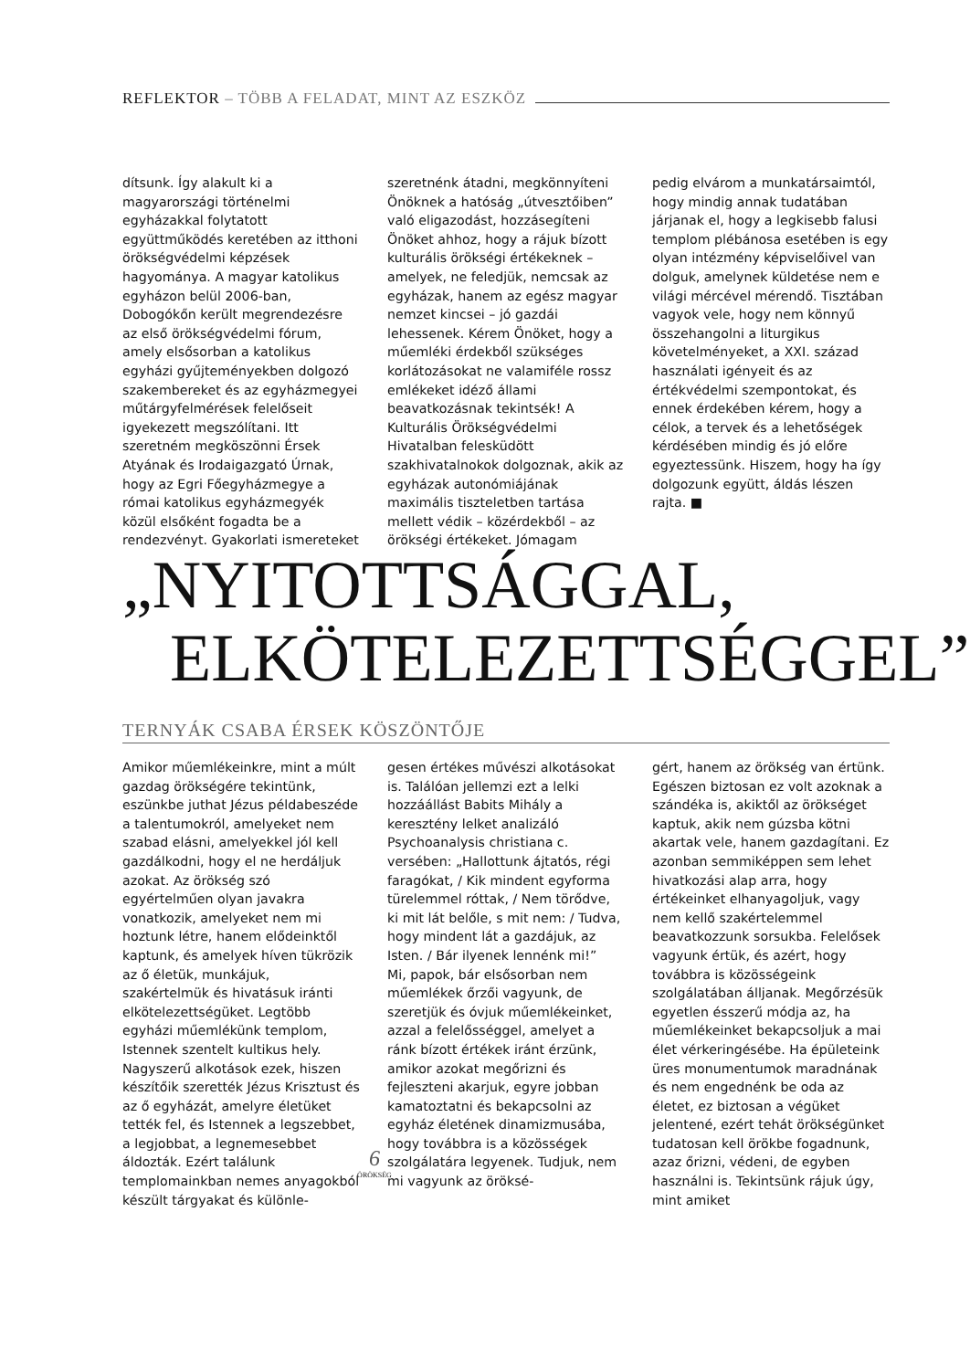REFLEKTOR – TÖBB A FELADAT, MINT AZ ESZKÖZ
dítsunk. Így alakult ki a magyarországi történelmi egyházakkal folytatott együttműködés keretében az itthoni örökségvédelmi képzések hagyománya. A magyar katolikus egyházon belül 2006-ban, Dobogókőn került megrendezésre az első örökségvédelmi fórum, amely elsősorban a katolikus egyházi gyűjteményekben dolgozó szakembereket és az egyházmegyei műtárgyfelmérések felelőseit igyekezett megszólítani. Itt szeretném megköszönni Érsek Atyának és Irodaigazgató Úrnak, hogy az Egri Főegyházmegye a római katolikus egyházmegyék közül elsőként fogadta be a rendezvényt. Gyakorlati ismereteket
szeretnénk átadni, megkönnyíteni Önöknek a hatóság „útvesztőiben” való eligazodást, hozzásegíteni Önöket ahhoz, hogy a rájuk bízott kulturális örökségi értékeknek – amelyek, ne feledjük, nemcsak az egyházak, hanem az egész magyar nemzet kincsei – jó gazdái lehessenek. Kérem Önöket, hogy a műemléki érdekből szükséges korlátozásokat ne valamiféle rossz emlékeket idéző állami beavatkozásnak tekintsék! A Kulturális Örökségvédelmi Hivatalban felesküdött szakhivatalnokok dolgoznak, akik az egyházak autonómiájának maximális tiszteletben tartása mellett védik – közérdekből – az örökségi értékeket. Jómagam
pedig elvárom a munkatársaimtól, hogy mindig annak tudatában járjanak el, hogy a legkisebb falusi templom plébánosa esetében is egy olyan intézmény képviselőivel van dolguk, amelynek küldetése nem e világi mércével mérendő. Tisztában vagyok vele, hogy nem könnyű összehangolni a liturgikus követelményeket, a XXI. század használati igényeit és az értékvédelmi szempontokat, és ennek érdekében kérem, hogy a célok, a tervek és a lehetőségek kérdésében mindig és jó előre egyeztessünk. Hiszem, hogy ha így dolgozunk együtt, áldás lészen rajta. ■
„NYITOTTSÁGGAL,
ELKÖTELEZETTSÉGGEL”
TERNYÁK CSABA ÉRSEK KÖSZÖNTŐJE
Amikor műemlékeinkre, mint a múlt gazdag örökségére tekintünk, eszünkbe juthat Jézus példabeszéde a talentumokról, amelyeket nem szabad elásni, amelyekkel jól kell gazdálkodni, hogy el ne herdáljuk azokat. Az örökség szó egyértelműen olyan javakra vonatkozik, amelyeket nem mi hoztunk létre, hanem elődeinktől kaptunk, és amelyek híven tükrözik az ő életük, munkájuk, szakértelmük és hivatásuk iránti elkötelezettségüket. Legtöbb egyházi műemlékünk templom, Istennek szentelt kultikus hely. Nagyszerű alkotások ezek, hiszen készítőik szerették Jézus Krisztust és az ő egyházát, amelyre életüket tették fel, és Istennek a legszebbet, a legjobbat, a legnemesebbet áldozták. Ezért találunk templomainkban nemes anyagokból készült tárgyakat és különle-
gesen értékes művészi alkotásokat is. Találóan jellemzi ezt a lelki hozzáállást Babits Mihály a keresztény lelket analizáló Psychoanalysis christiana c. versében: „Hallottunk ájtatós, régi faragókat, / Kik mindent egyforma türelemmel róttak, / Nem törődve, ki mit lát belőle, s mit nem: / Tudva, hogy mindent lát a gazdájuk, az Isten. / Bár ilyenek lennénk mi!”
Mi, papok, bár elsősorban nem műemlékek őrzői vagyunk, de szeretjük és óvjuk műemlékeinket, azzal a felelősséggel, amelyet a ránk bízott értékek iránt érzünk, amikor azokat megőrizni és fejleszteni akarjuk, egyre jobban kamatoztatni és bekapcsolni az egyház életének dinamizmusába, hogy továbbra is a közösségek szolgálatára legyenek. Tudjuk, nem mi vagyunk az öröksé-
gért, hanem az örökség van értünk. Egészen biztosan ez volt azoknak a szándéka is, akiktől az örökséget kaptuk, akik nem gúzsba kötni akartak vele, hanem gazdagítani. Ez azonban semmiképpen sem lehet hivatkozási alap arra, hogy értékeinket elhanyagoljuk, vagy nem kellő szakértelemmel beavatkozzunk sorsukba. Felelősek vagyunk értük, és azért, hogy továbbra is közösségeink szolgálatában álljanak. Megőrzésük egyetlen ésszerű módja az, ha műemlékeinket bekapcsoljuk a mai élet vérkeringésébe. Ha épületeink üres monumentumok maradnának és nem engednénk be oda az életet, ez biztosan a végüket jelentené, ezért tehát örökségünket tudatosan kell örökbe fogadnunk, azaz őrizni, védeni, de egyben használni is. Tekintsünk rájuk úgy, mint amiket
6
ÖRÖKSÉG